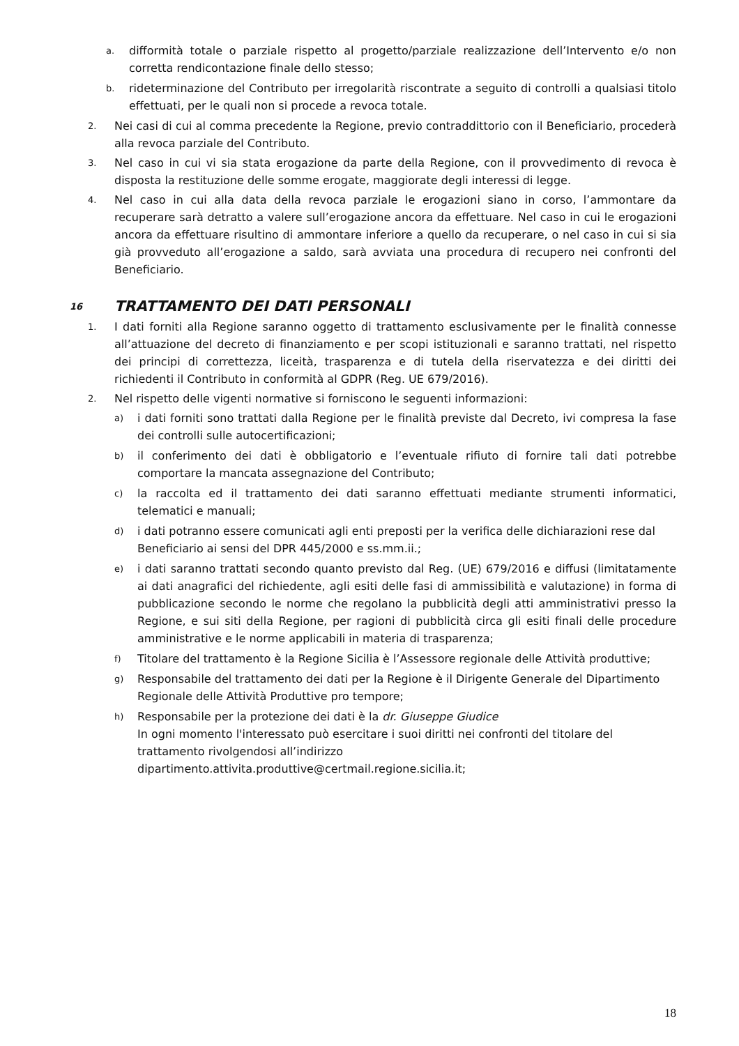a. difformità totale o parziale rispetto al progetto/parziale realizzazione dell’Intervento e/o non corretta rendicontazione finale dello stesso;
b. rideterminazione del Contributo per irregolarità riscontrate a seguito di controlli a qualsiasi titolo effettuati, per le quali non si procede a revoca totale.
2. Nei casi di cui al comma precedente la Regione, previo contraddittorio con il Beneficiario, procederà alla revoca parziale del Contributo.
3. Nel caso in cui vi sia stata erogazione da parte della Regione, con il provvedimento di revoca è disposta la restituzione delle somme erogate, maggiorate degli interessi di legge.
4. Nel caso in cui alla data della revoca parziale le erogazioni siano in corso, l’ammontare da recuperare sarà detratto a valere sull’erogazione ancora da effettuare. Nel caso in cui le erogazioni ancora da effettuare risultino di ammontare inferiore a quello da recuperare, o nel caso in cui si sia già provveduto all’erogazione a saldo, sarà avviata una procedura di recupero nei confronti del Beneficiario.
16 TRATTAMENTO DEI DATI PERSONALI
1. I dati forniti alla Regione saranno oggetto di trattamento esclusivamente per le finalità connesse all’attuazione del decreto di finanziamento e per scopi istituzionali e saranno trattati, nel rispetto dei principi di correttezza, liceità, trasparenza e di tutela della riservatezza e dei diritti dei richiedenti il Contributo in conformità al GDPR (Reg. UE 679/2016).
2. Nel rispetto delle vigenti normative si forniscono le seguenti informazioni:
a) i dati forniti sono trattati dalla Regione per le finalità previste dal Decreto, ivi compresa la fase dei controlli sulle autocertificazioni;
b) il conferimento dei dati è obbligatorio e l’eventuale rifiuto di fornire tali dati potrebbe comportare la mancata assegnazione del Contributo;
c) la raccolta ed il trattamento dei dati saranno effettuati mediante strumenti informatici, telematici e manuali;
d) i dati potranno essere comunicati agli enti preposti per la verifica delle dichiarazioni rese dal
Beneficiario ai sensi del DPR 445/2000 e ss.mm.ii.;
e) i dati saranno trattati secondo quanto previsto dal Reg. (UE) 679/2016 e diffusi (limitatamente ai dati anagrafici del richiedente, agli esiti delle fasi di ammissibilità e valutazione) in forma di pubblicazione secondo le norme che regolano la pubblicità degli atti amministrativi presso la Regione, e sui siti della Regione, per ragioni di pubblicità circa gli esiti finali delle procedure amministrative e le norme applicabili in materia di trasparenza;
f) Titolare del trattamento è la Regione Sicilia è l’Assessore regionale delle Attività produttive;
g) Responsabile del trattamento dei dati per la Regione è il Dirigente Generale del Dipartimento
Regionale delle Attività Produttive pro tempore;
h) Responsabile per la protezione dei dati è la dr. Giuseppe Giudice
In ogni momento l'interessato può esercitare i suoi diritti nei confronti del titolare del trattamento rivolgendosi all’indirizzo
dipartimento.attivita.produttive@certmail.regione.sicilia.it;
18